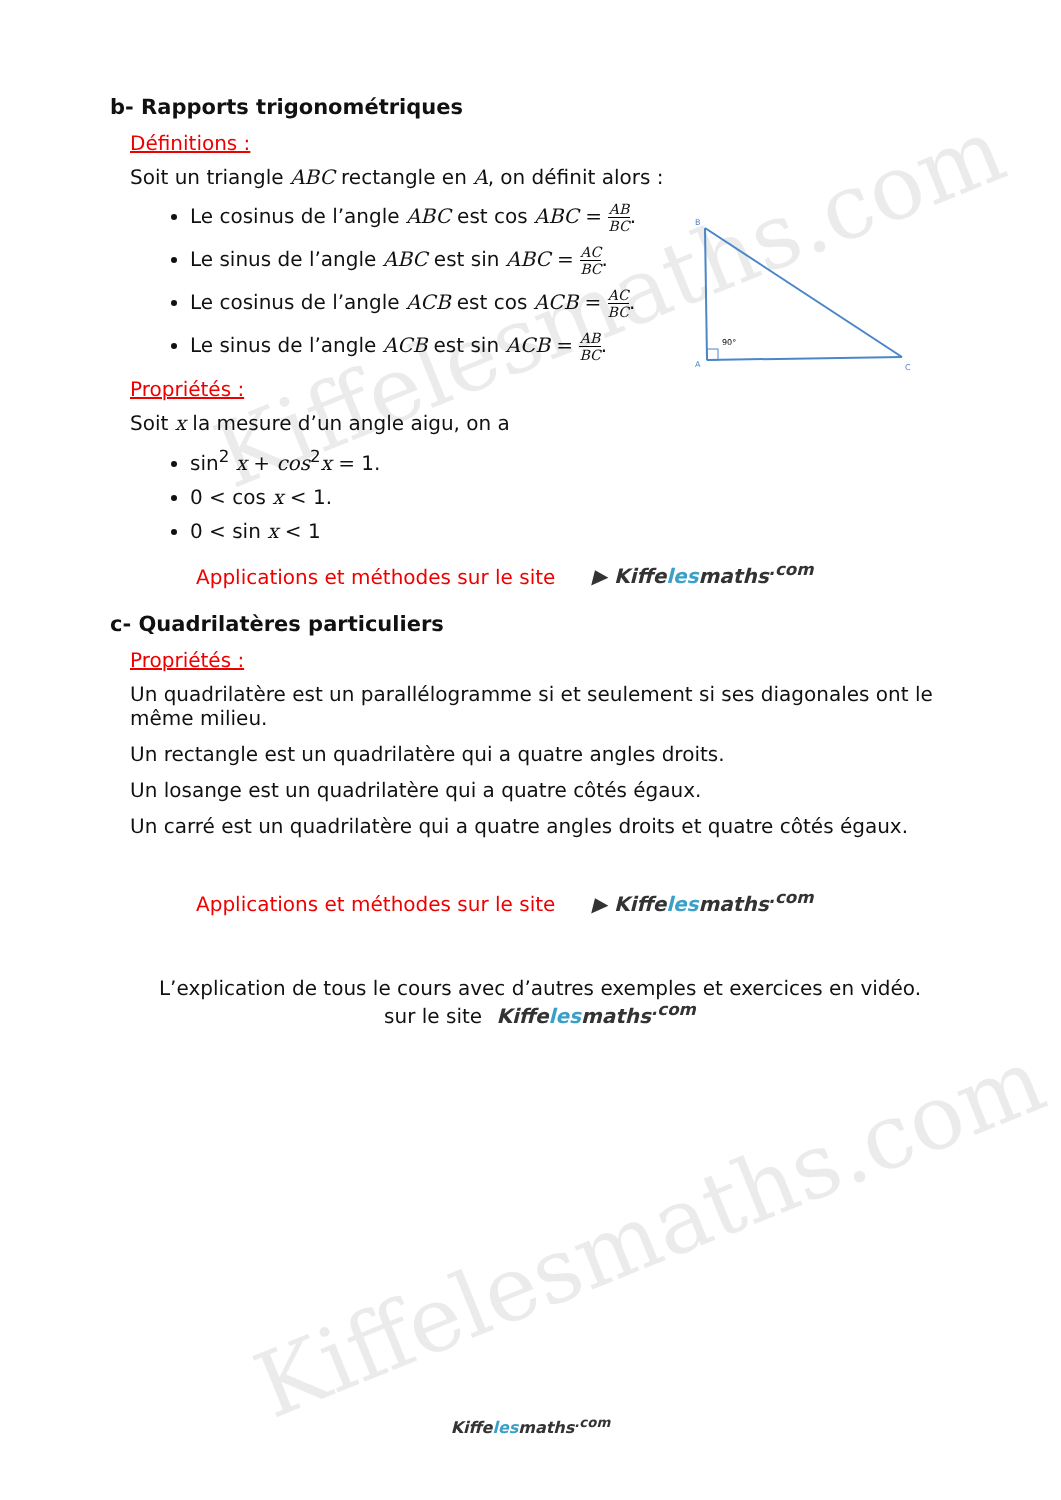Kiffelesmaths.com
Kiffelesmaths.com
B
A
C
90°
b- Rapports trigonométriques
Définitions :
Soit un triangle ABC rectangle en A, on définit alors :
Le cosinus de l’angle ABC est cos ABC = AB BC.
Le sinus de l’angle ABC est sin ABC = AC BC.
Le cosinus de l’angle ACB est cos ACB = AC BC.
Le sinus de l’angle ACB est sin ACB = AB BC.
Propriétés :
Soit x la mesure d’un angle aigu, on a
sin<sup>2</sup> x + cos<sup>2</sup>x = 1.
0 < cos x < 1.
0 < sin x < 1
Applications et méthodes sur le site ▶ Kiffelesmaths<sup>.com</sup>
c- Quadrilatères particuliers
Propriétés :
Un quadrilatère est un parallélogramme si et seulement si ses diagonales ont le même milieu.
Un rectangle est un quadrilatère qui a quatre angles droits.
Un losange est un quadrilatère qui a quatre côtés égaux.
Un carré est un quadrilatère qui a quatre angles droits et quatre côtés égaux.
Applications et méthodes sur le site ▶ Kiffelesmaths<sup>.com</sup>
L’explication de tous le cours avec d’autres exemples et exercices en vidéo.
sur le site Kiffelesmaths<sup>.com</sup>
Kiffelesmaths<sup>.com</sup>